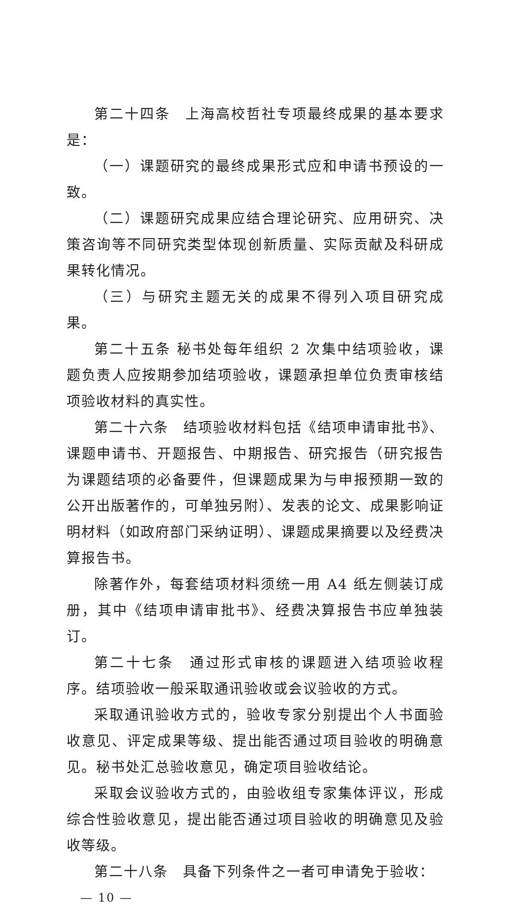第二十四条　上海高校哲社专项最终成果的基本要求是：
（一）课题研究的最终成果形式应和申请书预设的一致。
（二）课题研究成果应结合理论研究、应用研究、决策咨询等不同研究类型体现创新质量、实际贡献及科研成果转化情况。
（三）与研究主题无关的成果不得列入项目研究成果。
第二十五条 秘书处每年组织 2 次集中结项验收，课题负责人应按期参加结项验收，课题承担单位负责审核结项验收材料的真实性。
第二十六条　结项验收材料包括《结项申请审批书》、课题申请书、开题报告、中期报告、研究报告（研究报告为课题结项的必备要件，但课题成果为与申报预期一致的公开出版著作的，可单独另附）、发表的论文、成果影响证明材料（如政府部门采纳证明）、课题成果摘要以及经费决算报告书。
除著作外，每套结项材料须统一用 A4 纸左侧装订成册，其中《结项申请审批书》、经费决算报告书应单独装订。
第二十七条　通过形式审核的课题进入结项验收程序。结项验收一般采取通讯验收或会议验收的方式。
采取通讯验收方式的，验收专家分别提出个人书面验收意见、评定成果等级、提出能否通过项目验收的明确意见。秘书处汇总验收意见，确定项目验收结论。
采取会议验收方式的，由验收组专家集体评议，形成综合性验收意见，提出能否通过项目验收的明确意见及验收等级。
第二十八条　具备下列条件之一者可申请免于验收：
— 10 —